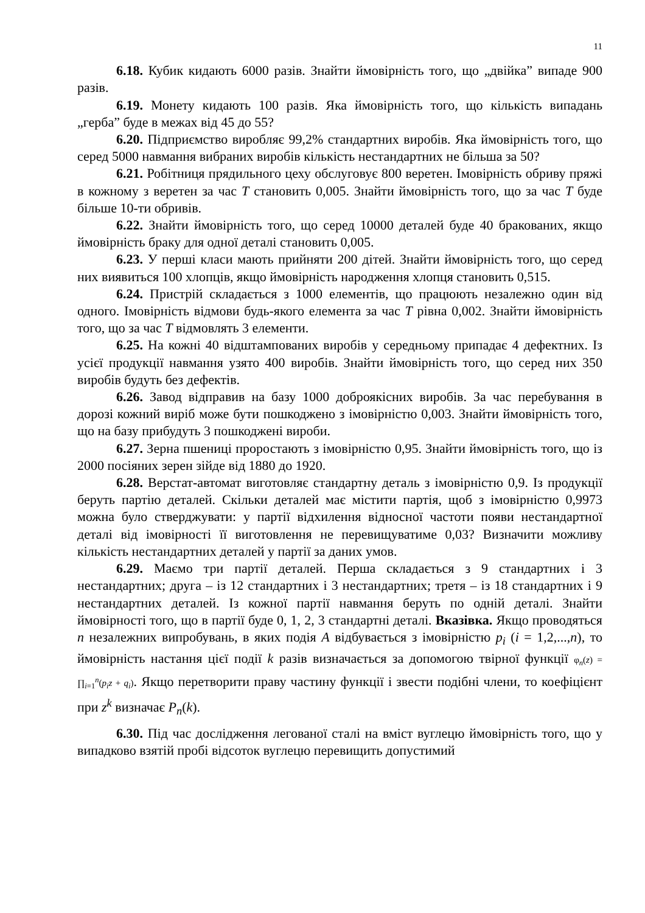11
6.18. Кубик кидають 6000 разів. Знайти ймовірність того, що „двійка” випаде 900 разів.
6.19. Монету кидають 100 разів. Яка ймовірність того, що кількість випадань „герба” буде в межах від 45 до 55?
6.20. Підприємство виробляє 99,2% стандартних виробів. Яка ймовірність того, що серед 5000 навмання вибраних виробів кількість нестандартних не більша за 50?
6.21. Робітниця прядильного цеху обслуговує 800 веретен. Імовірність обриву пряжі в кожному з веретен за час T становить 0,005. Знайти ймовірність того, що за час T буде більше 10-ти обривів.
6.22. Знайти ймовірність того, що серед 10000 деталей буде 40 бракованих, якщо ймовірність браку для одної деталі становить 0,005.
6.23. У перші класи мають прийняти 200 дітей. Знайти ймовірність того, що серед них виявиться 100 хлопців, якщо ймовірність народження хлопця становить 0,515.
6.24. Пристрій складається з 1000 елементів, що працюють незалежно один від одного. Імовірність відмови будь-якого елемента за час T рівна 0,002. Знайти ймовірність того, що за час T відмовлять 3 елементи.
6.25. На кожні 40 відштампованих виробів у середньому припадає 4 дефектних. Із усієї продукції навмання узято 400 виробів. Знайти ймовірність того, що серед них 350 виробів будуть без дефектів.
6.26. Завод відправив на базу 1000 доброякісних виробів. За час перебування в дорозі кожний виріб може бути пошкоджено з імовірністю 0,003. Знайти ймовірність того, що на базу прибудуть 3 пошкоджені вироби.
6.27. Зерна пшениці проростають з імовірністю 0,95. Знайти ймовірність того, що із 2000 посіяних зерен зійде від 1880 до 1920.
6.28. Верстат-автомат виготовляє стандартну деталь з імовірністю 0,9. Із продукції беруть партію деталей. Скільки деталей має містити партія, щоб з імовірністю 0,9973 можна було стверджувати: у партії відхилення відносної частоти появи нестандартної деталі від імовірності її виготовлення не перевищуватиме 0,03? Визначити можливу кількість нестандартних деталей у партії за даних умов.
6.29. Маємо три партії деталей. Перша складається з 9 стандартних і 3 нестандартних; друга – із 12 стандартних і 3 нестандартних; третя – із 18 стандартних і 9 нестандартних деталей. Із кожної партії навмання беруть по одній деталі. Знайти ймовірності того, що в партії буде 0, 1, 2, 3 стандартні деталі. Вказівка. Якщо проводяться n незалежних випробувань, в яких подія A відбувається з імовірністю p<sub>i</sub> (i = 1,2,...,n), то ймовірність настання цієї події k разів визначається за допомогою твірної функції φ<sub>n</sub>(z) = ∏<sub>i=1</sub><sup>n</sup>(p<sub>i</sub>z + q<sub>i</sub>). Якщо перетворити праву частину функції і звести подібні члени, то коефіцієнт при z<sup>k</sup> визначає P<sub>n</sub>(k).
6.30. Під час дослідження легованої сталі на вміст вуглецю ймовірність того, що у випадково взятій пробі відсоток вуглецю перевищить допустимий